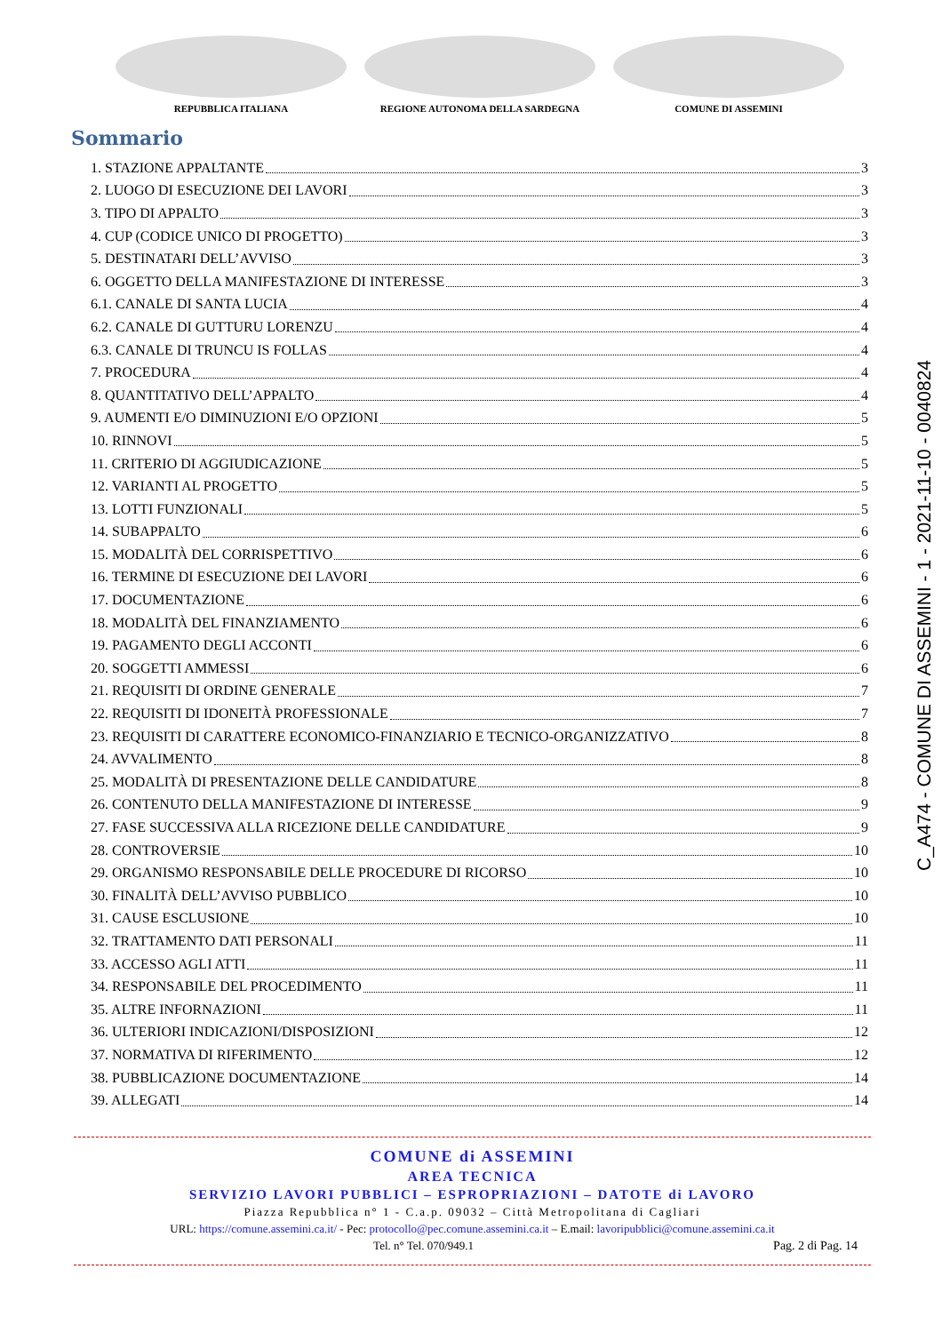REPUBBLICA ITALIANA REGIONE AUTONOMA DELLA SARDEGNA COMUNE DI ASSEMINI
Sommario
1. STAZIONE APPALTANTE 3
2. LUOGO DI ESECUZIONE DEI LAVORI 3
3. TIPO DI APPALTO 3
4. CUP (CODICE UNICO DI PROGETTO) 3
5. DESTINATARI DELL’AVVISO 3
6. OGGETTO DELLA MANIFESTAZIONE DI INTERESSE 3
6.1. CANALE DI SANTA LUCIA 4
6.2. CANALE DI GUTTURU LORENZU 4
6.3. CANALE DI TRUNCU IS FOLLAS 4
7. PROCEDURA 4
8. QUANTITATIVO DELL’APPALTO 4
9. AUMENTI E/O DIMINUZIONI E/O OPZIONI 5
10. RINNOVI 5
11. CRITERIO DI AGGIUDICAZIONE 5
12. VARIANTI AL PROGETTO 5
13. LOTTI FUNZIONALI 5
14. SUBAPPALTO 6
15. MODALITÀ DEL CORRISPETTIVO 6
16. TERMINE DI ESECUZIONE DEI LAVORI 6
17. DOCUMENTAZIONE 6
18. MODALITÀ DEL FINANZIAMENTO 6
19. PAGAMENTO DEGLI ACCONTI 6
20. SOGGETTI AMMESSI 6
21. REQUISITI DI ORDINE GENERALE 7
22. REQUISITI DI IDONEITÀ PROFESSIONALE 7
23. REQUISITI DI CARATTERE ECONOMICO-FINANZIARIO E TECNICO-ORGANIZZATIVO 8
24. AVVALIMENTO 8
25. MODALITÀ DI PRESENTAZIONE DELLE CANDIDATURE 8
26. CONTENUTO DELLA MANIFESTAZIONE DI INTERESSE 9
27. FASE SUCCESSIVA ALLA RICEZIONE DELLE CANDIDATURE 9
28. CONTROVERSIE 10
29. ORGANISMO RESPONSABILE DELLE PROCEDURE DI RICORSO 10
30. FINALITÀ DELL’AVVISO PUBBLICO 10
31. CAUSE ESCLUSIONE 10
32. TRATTAMENTO DATI PERSONALI 11
33. ACCESSO AGLI ATTI 11
34. RESPONSABILE DEL PROCEDIMENTO 11
35. ALTRE INFORNAZIONI 11
36. ULTERIORI INDICAZIONI/DISPOSIZIONI 12
37. NORMATIVA DI RIFERIMENTO 12
38. PUBBLICAZIONE DOCUMENTAZIONE 14
39. ALLEGATI 14
COMUNE di ASSEMINI
AREA TECNICA
SERVIZIO LAVORI PUBBLICI – ESPROPRIAZIONI – DATOTE di LAVORO
Piazza Repubblica n° 1 - C.a.p. 09032 – Città Metropolitana di Cagliari
URL: https://comune.assemini.ca.it/ - Pec: protocollo@pec.comune.assemini.ca.it – E.mail: lavoripubblici@comune.assemini.ca.it
Tel. n° Tel. 070/949.1 Pag. 2 di Pag. 14
C_A474 - COMUNE DI ASSEMINI - 1 - 2021-11-10 - 0040824